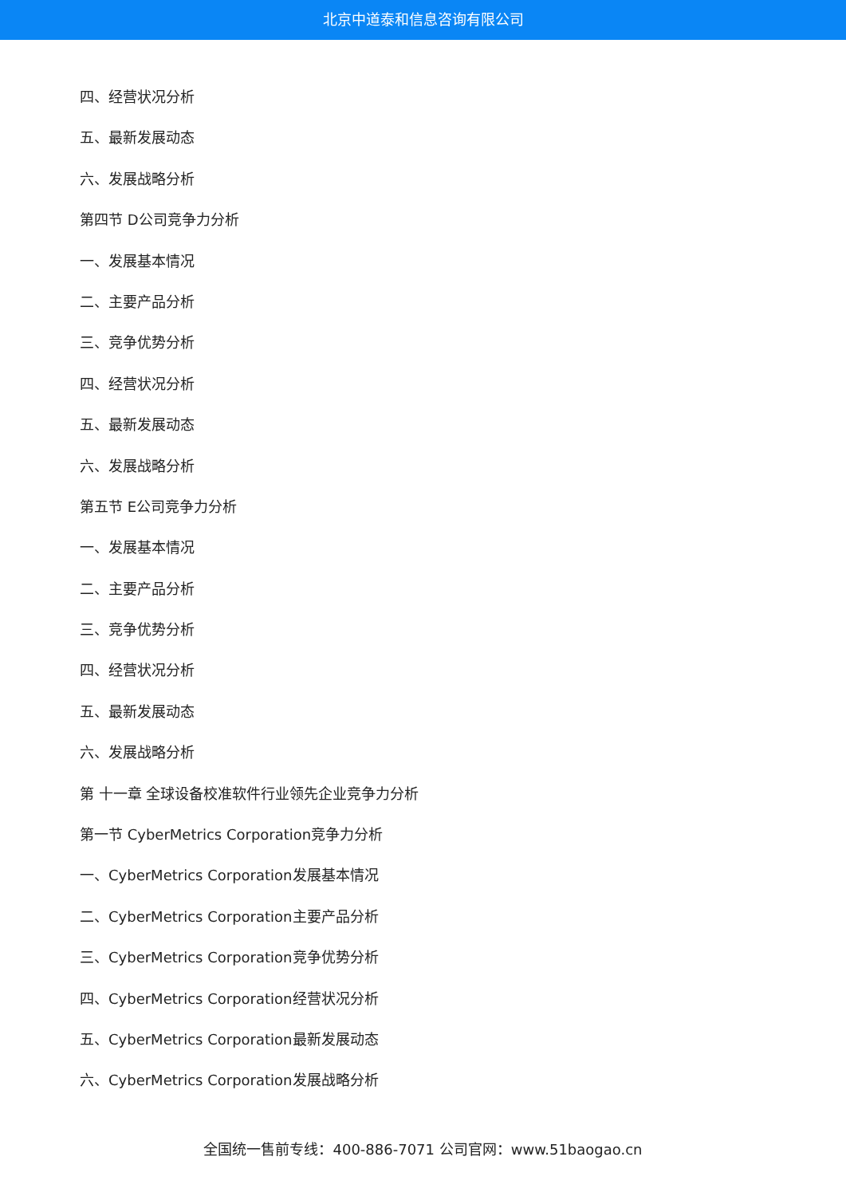北京中道泰和信息咨询有限公司
四、经营状况分析
五、最新发展动态
六、发展战略分析
第四节 D公司竞争力分析
一、发展基本情况
二、主要产品分析
三、竞争优势分析
四、经营状况分析
五、最新发展动态
六、发展战略分析
第五节 E公司竞争力分析
一、发展基本情况
二、主要产品分析
三、竞争优势分析
四、经营状况分析
五、最新发展动态
六、发展战略分析
第 十一章 全球设备校准软件行业领先企业竞争力分析
第一节 CyberMetrics Corporation竞争力分析
一、CyberMetrics Corporation发展基本情况
二、CyberMetrics Corporation主要产品分析
三、CyberMetrics Corporation竞争优势分析
四、CyberMetrics Corporation经营状况分析
五、CyberMetrics Corporation最新发展动态
六、CyberMetrics Corporation发展战略分析
全国统一售前专线：400-886-7071 公司官网：www.51baogao.cn